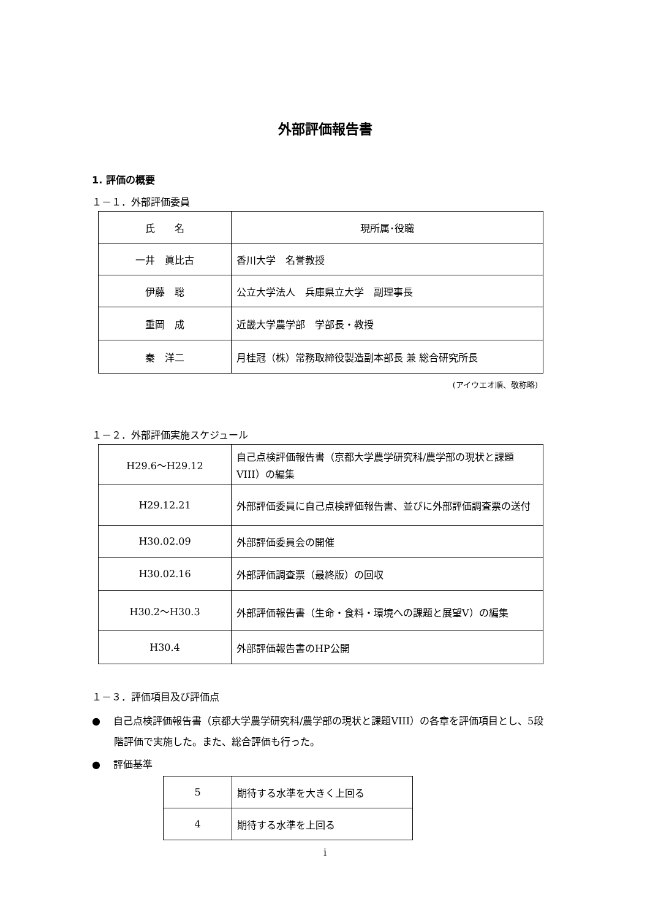外部評価報告書
1. 評価の概要
１－１．外部評価委員
| 氏 名 | 現所属･役職 |
| 一井 眞比古 | 香川大学 名誉教授 |
| 伊藤 聡 | 公立大学法人 兵庫県立大学 副理事長 |
| 重岡 成 | 近畿大学農学部 学部長・教授 |
| 秦 洋二 | 月桂冠（株）常務取締役製造副本部長 兼 総合研究所長 |
(アイウエオ順、敬称略)
１－２．外部評価実施スケジュール
| H29.6～H29.12 | 自己点検評価報告書（京都大学農学研究科/農学部の現状と課題VIII）の編集 |
| H29.12.21 | 外部評価委員に自己点検評価報告書、並びに外部評価調査票の送付 |
| H30.02.09 | 外部評価委員会の開催 |
| H30.02.16 | 外部評価調査票（最終版）の回収 |
| H30.2～H30.3 | 外部評価報告書（生命・食料・環境への課題と展望V）の編集 |
| H30.4 | 外部評価報告書のHP公開 |
１－３．評価項目及び評価点
●　 自己点検評価報告書（京都大学農学研究科/農学部の現状と課題VIII）の各章を評価項目とし、5段階評価で実施した。また、総合評価も行った。
●　 評価基準
| 5 | 期待する水準を大きく上回る |
| 4 | 期待する水準を上回る |
i